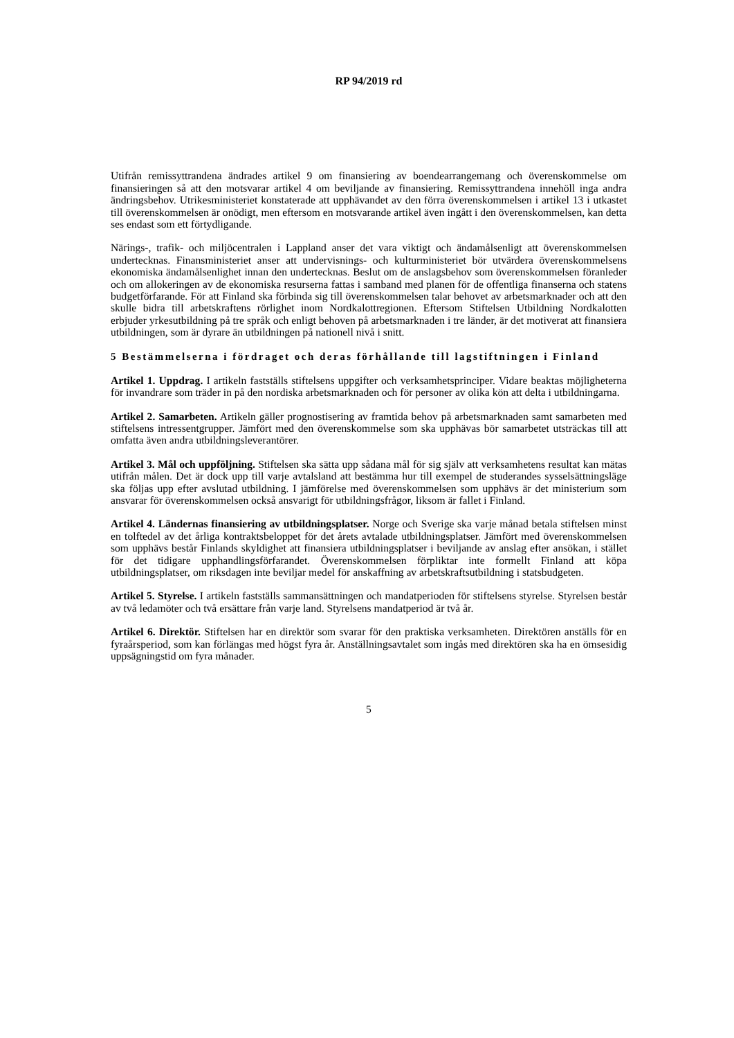RP 94/2019 rd
Utifrån remissyttrandena ändrades artikel 9 om finansiering av boendearrangemang och överenskommelse om finansieringen så att den motsvarar artikel 4 om beviljande av finansiering. Remissyttrandena innehöll inga andra ändringsbehov. Utrikesministeriet konstaterade att upphävandet av den förra överenskommelsen i artikel 13 i utkastet till överenskommelsen är onödigt, men eftersom en motsvarande artikel även ingått i den överenskommelsen, kan detta ses endast som ett förtydligande.
Närings-, trafik- och miljöcentralen i Lappland anser det vara viktigt och ändamålsenligt att överenskommelsen undertecknas. Finansministeriet anser att undervisnings- och kulturministeriet bör utvärdera överenskommelsens ekonomiska ändamålsenlighet innan den undertecknas. Beslut om de anslagsbehov som överenskommelsen föranleder och om allokeringen av de ekonomiska resurserna fattas i samband med planen för de offentliga finanserna och statens budgetförfarande. För att Finland ska förbinda sig till överenskommelsen talar behovet av arbetsmarknader och att den skulle bidra till arbetskraftens rörlighet inom Nordkalottregionen. Eftersom Stiftelsen Utbildning Nordkalotten erbjuder yrkesutbildning på tre språk och enligt behoven på arbetsmarknaden i tre länder, är det motiverat att finansiera utbildningen, som är dyrare än utbildningen på nationell nivå i snitt.
5 Bestämmelserna i fördraget och deras förhållande till lagstiftningen i Finland
Artikel 1. Uppdrag. I artikeln fastställs stiftelsens uppgifter och verksamhetsprinciper. Vidare beaktas möjligheterna för invandrare som träder in på den nordiska arbetsmarknaden och för personer av olika kön att delta i utbildningarna.
Artikel 2. Samarbeten. Artikeln gäller prognostisering av framtida behov på arbetsmarknaden samt samarbeten med stiftelsens intressentgrupper. Jämfört med den överenskommelse som ska upphävas bör samarbetet utsträckas till att omfatta även andra utbildningsleverantörer.
Artikel 3. Mål och uppföljning. Stiftelsen ska sätta upp sådana mål för sig själv att verksamhetens resultat kan mätas utifrån målen. Det är dock upp till varje avtalsland att bestämma hur till exempel de studerandes sysselsättningsläge ska följas upp efter avslutad utbildning. I jämförelse med överenskommelsen som upphävs är det ministerium som ansvarar för överenskommelsen också ansvarigt för utbildningsfrågor, liksom är fallet i Finland.
Artikel 4. Ländernas finansiering av utbildningsplatser. Norge och Sverige ska varje månad betala stiftelsen minst en tolftedel av det årliga kontraktsbeloppet för det årets avtalade utbildningsplatser. Jämfört med överenskommelsen som upphävs består Finlands skyldighet att finansiera utbildningsplatser i beviljande av anslag efter ansökan, i stället för det tidigare upphandlingsförfarandet. Överenskommelsen förpliktar inte formellt Finland att köpa utbildningsplatser, om riksdagen inte beviljar medel för anskaffning av arbetskraftsutbildning i statsbudgeten.
Artikel 5. Styrelse. I artikeln fastställs sammansättningen och mandatperioden för stiftelsens styrelse. Styrelsen består av två ledamöter och två ersättare från varje land. Styrelsens mandatperiod är två år.
Artikel 6. Direktör. Stiftelsen har en direktör som svarar för den praktiska verksamheten. Direktören anställs för en fyraårsperiod, som kan förlängas med högst fyra år. Anställningsavtalet som ingås med direktören ska ha en ömsesidig uppsägningstid om fyra månader.
5